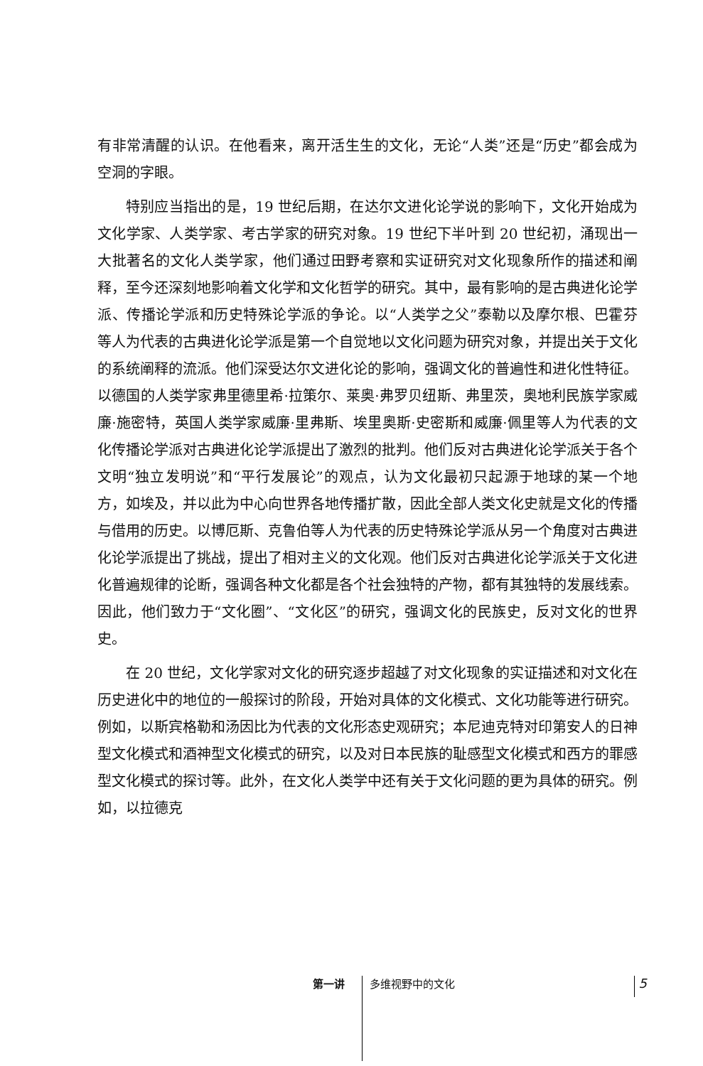有非常清醒的认识。在他看来，离开活生生的文化，无论“人类”还是“历史”都会成为空洞的字眼。
特别应当指出的是，19 世纪后期，在达尔文进化论学说的影响下，文化开始成为文化学家、人类学家、考古学家的研究对象。19 世纪下半叶到 20 世纪初，涌现出一大批著名的文化人类学家，他们通过田野考察和实证研究对文化现象所作的描述和阐释，至今还深刻地影响着文化学和文化哲学的研究。其中，最有影响的是古典进化论学派、传播论学派和历史特殊论学派的争论。以“人类学之父”泰勒以及摩尔根、巴霍芬等人为代表的古典进化论学派是第一个自觉地以文化问题为研究对象，并提出关于文化的系统阐释的流派。他们深受达尔文进化论的影响，强调文化的普遍性和进化性特征。以德国的人类学家弗里德里希·拉策尔、莱奥·弗罗贝纽斯、弗里茨，奥地利民族学家威廉·施密特，英国人类学家威廉·里弗斯、埃里奥斯·史密斯和威廉·佩里等人为代表的文化传播论学派对古典进化论学派提出了激烈的批判。他们反对古典进化论学派关于各个文明“独立发明说”和“平行发展论”的观点，认为文化最初只起源于地球的某一个地方，如埃及，并以此为中心向世界各地传播扩散，因此全部人类文化史就是文化的传播与借用的历史。以博厄斯、克鲁伯等人为代表的历史特殊论学派从另一个角度对古典进化论学派提出了挑战，提出了相对主义的文化观。他们反对古典进化论学派关于文化进化普遍规律的论断，强调各种文化都是各个社会独特的产物，都有其独特的发展线索。因此，他们致力于“文化圈”、“文化区”的研究，强调文化的民族史，反对文化的世界史。
在 20 世纪，文化学家对文化的研究逐步超越了对文化现象的实证描述和对文化在历史进化中的地位的一般探讨的阶段，开始对具体的文化模式、文化功能等进行研究。例如，以斯宾格勒和汤因比为代表的文化形态史观研究；本尼迪克特对印第安人的日神型文化模式和酒神型文化模式的研究，以及对日本民族的耻感型文化模式和西方的罪感型文化模式的探讨等。此外，在文化人类学中还有关于文化问题的更为具体的研究。例如，以拉德克
第一讲 多维视野中的文化 5